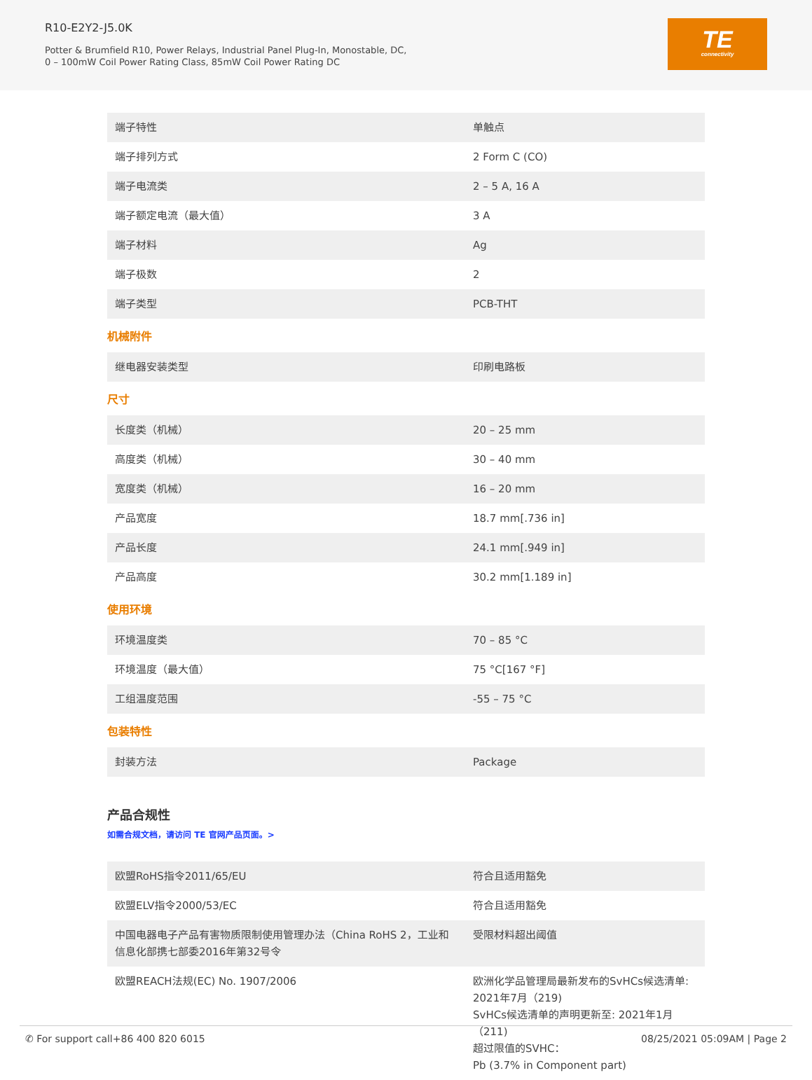R10-E2Y2-J5.0K
Potter & Brumfield R10, Power Relays, Industrial Panel Plug-In, Monostable, DC, 0 – 100mW Coil Power Rating Class, 85mW Coil Power Rating DC
TE
connectivity
| 端子特性 | 单触点 |
| 端子排列方式 | 2 Form C (CO) |
| 端子电流类 | 2 – 5 A, 16 A |
| 端子额定电流（最大值） | 3 A |
| 端子材料 | Ag |
| 端子极数 | 2 |
| 端子类型 | PCB-THT |
机械附件
| 继电器安装类型 | 印刷电路板 |
尺寸
| 长度类（机械） | 20 – 25 mm |
| 高度类（机械） | 30 – 40 mm |
| 宽度类（机械） | 16 – 20 mm |
| 产品宽度 | 18.7 mm[.736 in] |
| 产品长度 | 24.1 mm[.949 in] |
| 产品高度 | 30.2 mm[1.189 in] |
使用环境
| 环境温度类 | 70 – 85 °C |
| 环境温度（最大值） | 75 °C[167 °F] |
| 工组温度范围 | -55 – 75 °C |
包装特性
| 封装方法 | Package |
产品合规性
如需合规文档，请访问 TE 官网产品页面。>
| 欧盟RoHS指令2011/65/EU | 符合且适用豁免 |
| 欧盟ELV指令2000/53/EC | 符合且适用豁免 |
| 中国电器电子产品有害物质限制使用管理办法（China RoHS 2，工业和信息化部携七部委2016年第32号令 | 受限材料超出阈值 |
| 欧盟REACH法规(EC) No. 1907/2006 | 欧洲化学品管理局最新发布的SvHCs候选清单: 2021年7月（219) SvHCs候选清单的声明更新至: 2021年1月（211) 超过限值的SVHC： Pb (3.7% in Component part) |
✆ For support call+86 400 820 6015 08/25/2021 05:09AM | Page 2